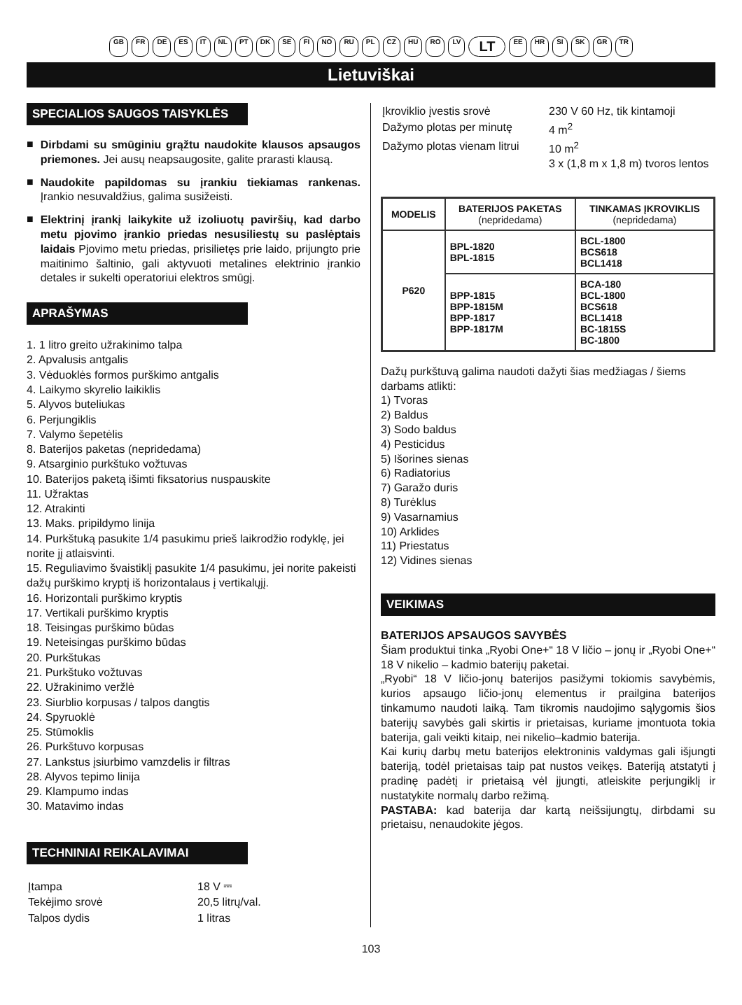GB FR DE ES IT NL PT DK SE FI NO RU PL CZ HU RO LV LT EE HR SI SK GR TR
Lietuviškai
SPECIALIOS SAUGOS TAISYKLĖS
■
Dirbdami su smūginiu grąžtu naudokite klausos apsaugos priemones. Jei ausų neapsaugosite, galite prarasti klausą.
■
Naudokite papildomas su įrankiu tiekiamas rankenas. Įrankio nesuvaldžius, galima susižeisti.
■
Elektrinį įrankį laikykite už izoliuotų paviršių, kad darbo metu pjovimo įrankio priedas nesusiliestų su paslėptais laidais Pjovimo metu priedas, prisilietęs prie laido, prijungto prie maitinimo šaltinio, gali aktyvuoti metalines elektrinio įrankio detales ir sukelti operatoriui elektros smūgį.
APRAŠYMAS
1. 1 litro greito užrakinimo talpa
2. Apvalusis antgalis
3. Vėduoklės formos purškimo antgalis
4. Laikymo skyrelio laikiklis
5. Alyvos buteliukas
6. Perjungiklis
7. Valymo šepetėlis
8. Baterijos paketas (nepridedama)
9. Atsarginio purkštuko vožtuvas
10. Baterijos paketą išimti fiksatorius nuspauskite
11. Užraktas
12. Atrakinti
13. Maks. pripildymo linija
14. Purkštuką pasukite 1/4 pasukimu prieš laikrodžio rodyklę, jei norite jį atlaisvinti.
15. Reguliavimo švaistiklį pasukite 1/4 pasukimu, jei norite pakeisti dažų purškimo kryptį iš horizontalaus į vertikalųjį.
16. Horizontali purškimo kryptis
17. Vertikali purškimo kryptis
18. Teisingas purškimo būdas
19. Neteisingas purškimo būdas
20. Purkštukas
21. Purkštuko vožtuvas
22. Užrakinimo veržlė
23. Siurblio korpusas / talpos dangtis
24. Spyruoklė
25. Stūmoklis
26. Purkštuvo korpusas
27. Lankstus įsiurbimo vamzdelis ir filtras
28. Alyvos tepimo linija
29. Klampumo indas
30. Matavimo indas
TECHNINIAI REIKALAVIMAI
| Įtampa | 18 V ⎓ |
| Tekėjimo srovė | 20,5 litrų/val. |
| Talpos dydis | 1 litras |
| Įkroviklio įvestis srovė | 230 V 60 Hz, tik kintamoji |
| Dažymo plotas per minutę | 4 m<sup>2</sup> |
| Dažymo plotas vienam litrui | 10 m<sup>2</sup> 3 x (1,8 m x 1,8 m) tvoros lentos |
| MODELIS | BATERIJOS PAKETAS (nepridedama) | TINKAMAS ĮKROVIKLIS (nepridedama) |
| --- | --- | --- |
| P620 | BPL-1820 BPL-1815 | BCL-1800 BCS618 BCL1418 |
| | BPP-1815 BPP-1815M BPP-1817 BPP-1817M | BCA-180 BCL-1800 BCS618 BCL1418 BC-1815S BC-1800 |
Dažų purkštuvą galima naudoti dažyti šias medžiagas / šiems darbams atlikti:
1) Tvoras
2) Baldus
3) Sodo baldus
4) Pesticidus
5) Išorines sienas
6) Radiatorius
7) Garažo duris
8) Turėklus
9) Vasarnamius
10) Arklides
11) Priestatus
12) Vidines sienas
VEIKIMAS
BATERIJOS APSAUGOS SAVYBĖS
Šiam produktui tinka „Ryobi One+“ 18 V ličio – jonų ir „Ryobi One+“ 18 V nikelio – kadmio baterijų paketai.
„Ryobi“ 18 V ličio-jonų baterijos pasižymi tokiomis savybėmis, kurios apsaugo ličio-jonų elementus ir prailgina baterijos tinkamumo naudoti laiką. Tam tikromis naudojimo sąlygomis šios baterijų savybės gali skirtis ir prietaisas, kuriame įmontuota tokia baterija, gali veikti kitaip, nei nikelio–kadmio baterija.
Kai kurių darbų metu baterijos elektroninis valdymas gali išjungti bateriją, todėl prietaisas taip pat nustos veikęs. Bateriją atstatyti į pradinę padėtį ir prietaisą vėl įjungti, atleiskite perjungiklį ir nustatykite normalų darbo režimą.
PASTABA: kad baterija dar kartą neišsijungtų, dirbdami su prietaisu, nenaudokite jėgos.
103